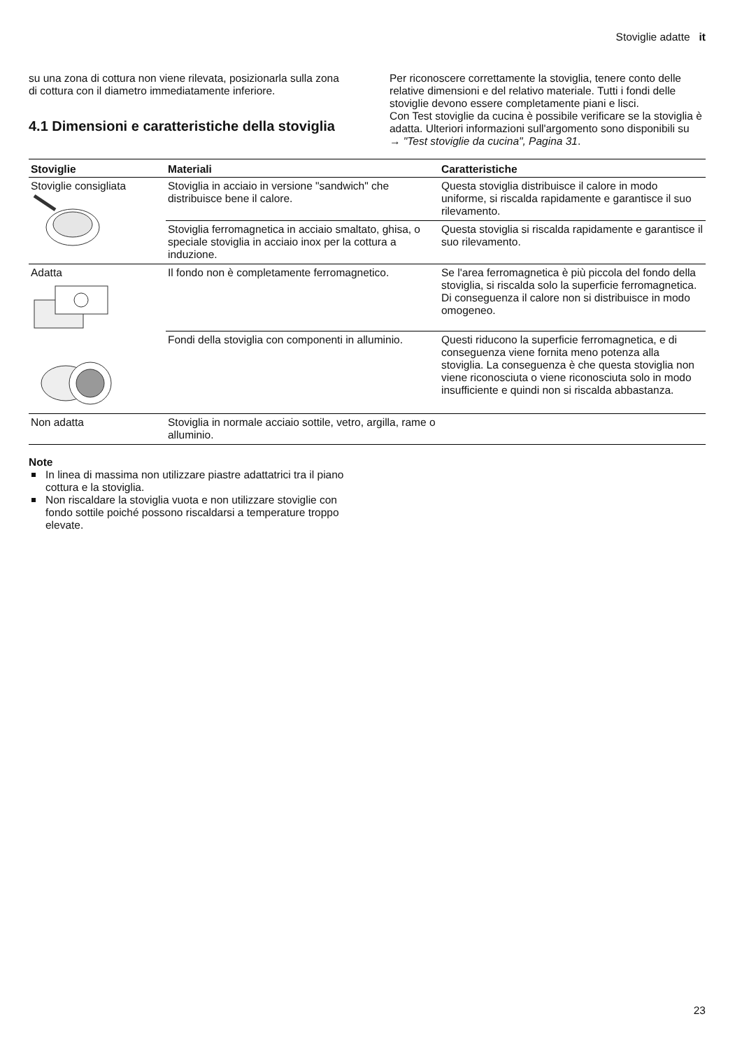Stoviglie adatte it
su una zona di cottura non viene rilevata, posizionarla sulla zona di cottura con il diametro immediatamente inferiore.
4.1 Dimensioni e caratteristiche della stoviglia
Per riconoscere correttamente la stoviglia, tenere conto delle relative dimensioni e del relativo materiale. Tutti i fondi delle stoviglie devono essere completamente piani e lisci.
Con Test stoviglie da cucina è possibile verificare se la stoviglia è adatta. Ulteriori informazioni sull'argomento sono disponibili su
→ "Test stoviglie da cucina", Pagina 31.
| Stoviglie | Materiali | Caratteristiche |
| --- | --- | --- |
| Stoviglie consigliata | Stoviglia in acciaio in versione "sandwich" che distribuisce bene il calore. | Questa stoviglia distribuisce il calore in modo uniforme, si riscalda rapidamente e garantisce il suo rilevamento. |
| | Stoviglia ferromagnetica in acciaio smaltato, ghisa, o speciale stoviglia in acciaio inox per la cottura a induzione. | Questa stoviglia si riscalda rapidamente e garantisce il suo rilevamento. |
| Adatta | Il fondo non è completamente ferromagnetico. | Se l'area ferromagnetica è più piccola del fondo della stoviglia, si riscalda solo la superficie ferromagnetica. Di conseguenza il calore non si distribuisce in modo omogeneo. |
| | Fondi della stoviglia con componenti in alluminio. | Questi riducono la superficie ferromagnetica, e di conseguenza viene fornita meno potenza alla stoviglia. La conseguenza è che questa stoviglia non viene riconosciuta o viene riconosciuta solo in modo insufficiente e quindi non si riscalda abbastanza. |
| Non adatta | Stoviglia in normale acciaio sottile, vetro, argilla, rame o alluminio. | |
Note
In linea di massima non utilizzare piastre adattatrici tra il piano cottura e la stoviglia.
Non riscaldare la stoviglia vuota e non utilizzare stoviglie con fondo sottile poiché possono riscaldarsi a temperature troppo elevate.
23